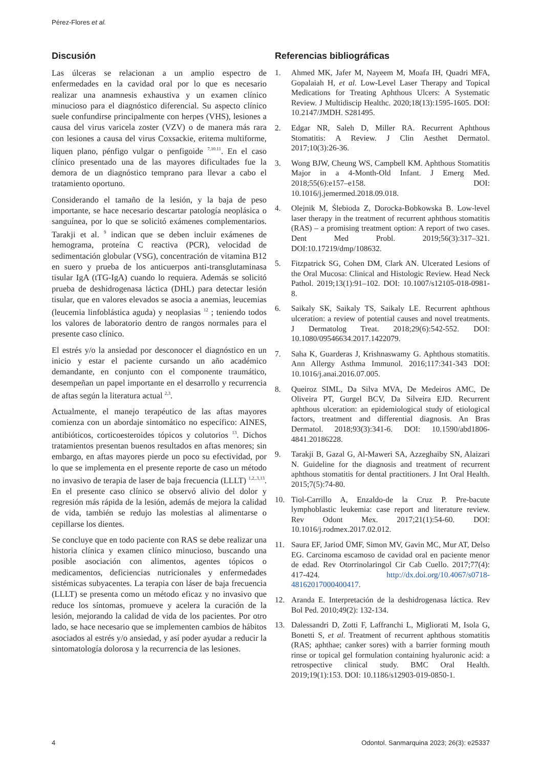Pérez-Flores et al.
Discusión
Las úlceras se relacionan a un amplio espectro de enfermedades en la cavidad oral por lo que es necesario realizar una anamnesis exhaustiva y un examen clínico minucioso para el diagnóstico diferencial. Su aspecto clínico suele confundirse principalmente con herpes (VHS), lesiones a causa del virus varicela zoster (VZV) o de manera más rara con lesiones a causa del virus Coxsackie, eritema multiforme, liquen plano, pénfigo vulgar o penfigoide <sup>7,10.11</sup>. En el caso clínico presentado una de las mayores dificultades fue la demora de un diagnóstico temprano para llevar a cabo el tratamiento oportuno.
Considerando el tamaño de la lesión, y la baja de peso importante, se hace necesario descartar patología neoplásica o sanguínea, por lo que se solicitó exámenes complementarios. Tarakji et al. <sup>9</sup> indican que se deben incluir exámenes de hemograma, proteína C reactiva (PCR), velocidad de sedimentación globular (VSG), concentración de vitamina B12 en suero y prueba de los anticuerpos anti-transglutaminasa tisular IgA (tTG-IgA) cuando lo requiera. Además se solicitó prueba de deshidrogenasa láctica (DHL) para detectar lesión tisular, que en valores elevados se asocia a anemias, leucemias (leucemia linfoblástica aguda) y neoplasias <sup>12</sup> ; teniendo todos los valores de laboratorio dentro de rangos normales para el presente caso clínico.
El estrés y/o la ansiedad por desconocer el diagnóstico en un inicio y estar el paciente cursando un año académico demandante, en conjunto con el componente traumático, desempeñan un papel importante en el desarrollo y recurrencia de aftas según la literatura actual <sup>2,3</sup>.
Actualmente, el manejo terapéutico de las aftas mayores comienza con un abordaje sintomático no específico: AINES, antibióticos, corticoesteroides tópicos y colutorios <sup>13</sup>. Dichos tratamientos presentan buenos resultados en aftas menores; sin embargo, en aftas mayores pierde un poco su efectividad, por lo que se implementa en el presente reporte de caso un método no invasivo de terapia de laser de baja frecuencia (LLLT) <sup>1,2,,3,13</sup>. En el presente caso clínico se observó alivio del dolor y regresión más rápida de la lesión, además de mejora la calidad de vida, también se redujo las molestias al alimentarse o cepillarse los dientes.
Se concluye que en todo paciente con RAS se debe realizar una historia clínica y examen clínico minucioso, buscando una posible asociación con alimentos, agentes tópicos o medicamentos, deficiencias nutricionales y enfermedades sistémicas subyacentes. La terapia con láser de baja frecuencia (LLLT) se presenta como un método eficaz y no invasivo que reduce los síntomas, promueve y acelera la curación de la lesión, mejorando la calidad de vida de los pacientes. Por otro lado, se hace necesario que se implementen cambios de hábitos asociados al estrés y/o ansiedad, y así poder ayudar a reducir la sintomatología dolorosa y la recurrencia de las lesiones.
Referencias bibliográficas
1. Ahmed MK, Jafer M, Nayeem M, Moafa IH, Quadri MFA, Gopalaiah H, et al. Low-Level Laser Therapy and Topical Medications for Treating Aphthous Ulcers: A Systematic Review. J Multidiscip Healthc. 2020;18(13):1595-1605. DOI: 10.2147/JMDH. S281495.
2. Edgar NR, Saleh D, Miller RA. Recurrent Aphthous Stomatitis: A Review. J Clin Aesthet Dermatol. 2017;10(3):26-36.
3. Wong BJW, Cheung WS, Campbell KM. Aphthous Stomatitis Major in a 4-Month-Old Infant. J Emerg Med. 2018;55(6):e157–e158. DOI: 10.1016/j.jemermed.2018.09.018.
4. Olejnik M, Ślebioda Z, Dorocka-Bobkowska B. Low-level laser therapy in the treatment of recurrent aphthous stomatitis (RAS) – a promising treatment option: A report of two cases. Dent Med Probl. 2019;56(3):317–321. DOI:10.17219/dmp/108632.
5. Fitzpatrick SG, Cohen DM, Clark AN. Ulcerated Lesions of the Oral Mucosa: Clinical and Histologic Review. Head Neck Pathol. 2019;13(1):91–102. DOI: 10.1007/s12105-018-0981-8.
6. Saikaly SK, Saikaly TS, Saikaly LE. Recurrent aphthous ulceration: a review of potential causes and novel treatments. J Dermatolog Treat. 2018;29(6):542-552. DOI: 10.1080/09546634.2017.1422079.
7. Saha K, Guarderas J, Krishnaswamy G. Aphthous stomatitis. Ann Allergy Asthma Immunol. 2016;117:341-343 DOI: 10.1016/j.anai.2016.07.005.
8. Queiroz SIML, Da Silva MVA, De Medeiros AMC, De Oliveira PT, Gurgel BCV, Da Silveira EJD. Recurrent aphthous ulceration: an epidemiological study of etiological factors, treatment and differential diagnosis. An Bras Dermatol. 2018;93(3):341-6. DOI: 10.1590/abd1806-4841.20186228.
9. Tarakji B, Gazal G, Al-Maweri SA, Azzeghaiby SN, Alaizari N. Guideline for the diagnosis and treatment of recurrent aphthous stomatitis for dental practitioners. J Int Oral Health. 2015;7(5):74-80.
10. Tiol-Carrillo A, Enzaldo-de la Cruz P. Pre-bacute lymphoblastic leukemia: case report and literature review. Rev Odont Mex. 2017;21(1):54-60. DOI: 10.1016/j.rodmex.2017.02.012.
11. Saura EF, Jariod ÜMF, Simon MV, Gavin MC, Mur AT, Delso EG. Carcinoma escamoso de cavidad oral en paciente menor de edad. Rev Otorrinolaringol Cir Cab Cuello. 2017;77(4): 417-424. http://dx.doi.org/10.4067/s0718-48162017000400417.
12. Aranda E. Interpretación de la deshidrogenasa láctica. Rev Bol Ped. 2010;49(2): 132-134.
13. Dalessandri D, Zotti F, Laffranchi L, Migliorati M, Isola G, Bonetti S, et al. Treatment of recurrent aphthous stomatitis (RAS; aphthae; canker sores) with a barrier forming mouth rinse or topical gel formulation containing hyaluronic acid: a retrospective clinical study. BMC Oral Health. 2019;19(1):153. DOI: 10.1186/s12903-019-0850-1.
4 Odontol. Sanmarquina 2023; 26(3): e25337